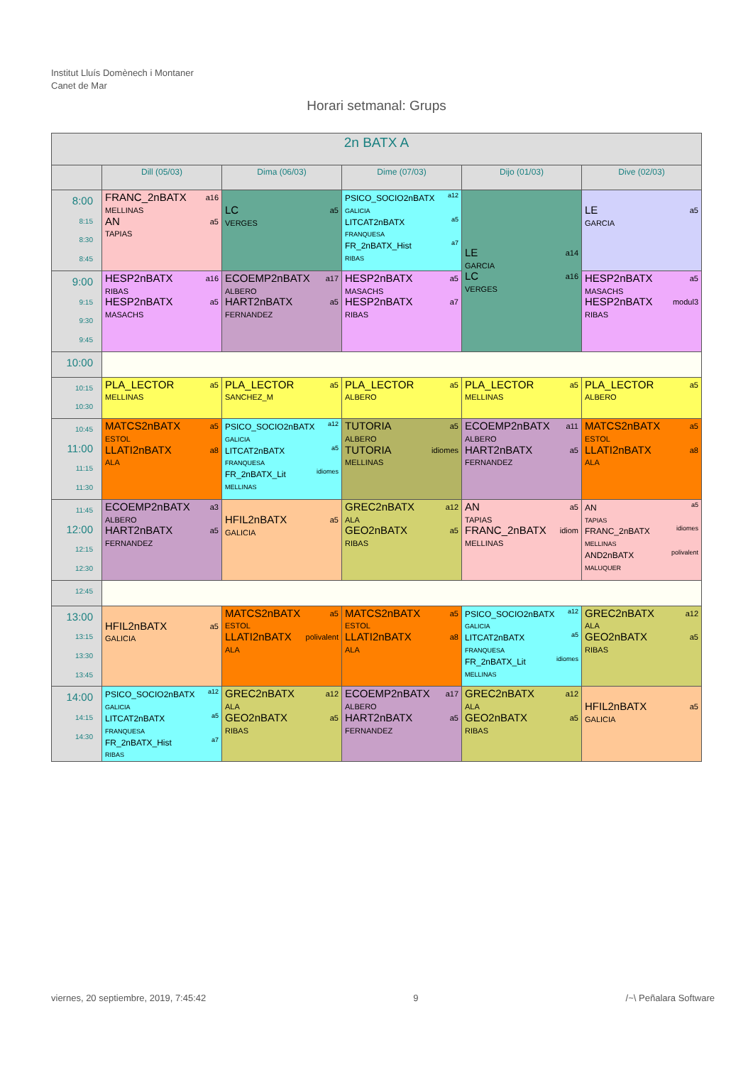Institut Lluís Domènech i Montaner
Canet de Mar
Horari setmanal: Grups
| 2n BATX A | | | | | |
| --- | --- | --- | --- | --- | --- |
| | Dill (05/03) | Dima (06/03) | Dime (07/03) | Dijo (01/03) | Dive (02/03) |
| 8:00 8:15 8:30 8:45 | a16 FRANC_2nBATX MELLINAS a5 AN TAPIAS | a5 LC VERGES | a12 PSICO_SOCIO2nBATX GALICIA a5 LITCAT2nBATX FRANQUESA a7 FR_2nBATX_Hist RIBAS | a14 LE GARCIA a16 LC VERGES | a5 LE GARCIA |
| 9:00 9:15 9:30 9:45 | a16 HESP2nBATX RIBAS a5 HESP2nBATX MASACHS | a17 ECOEMP2nBATX ALBERO a5 HART2nBATX FERNANDEZ | a5 HESP2nBATX MASACHS a7 HESP2nBATX RIBAS | | a5 HESP2nBATX MASACHS modul3 HESP2nBATX RIBAS |
| 10:00 | | | | | |
| 10:15 10:30 | a5 PLA_LECTOR MELLINAS | a5 PLA_LECTOR SANCHEZ_M | a5 PLA_LECTOR ALBERO | a5 PLA_LECTOR MELLINAS | a5 PLA_LECTOR ALBERO |
| 10:45 11:00 11:15 11:30 | a5 MATCS2nBATX ESTOL a8 LLATI2nBATX ALA | a12 PSICO_SOCIO2nBATX GALICIA a5 LITCAT2nBATX FRANQUESA idiomes FR_2nBATX_Lit MELLINAS | a5 TUTORIA ALBERO idiomes TUTORIA MELLINAS | a11 ECOEMP2nBATX ALBERO a5 HART2nBATX FERNANDEZ | a5 MATCS2nBATX ESTOL a8 LLATI2nBATX ALA |
| 11:45 12:00 12:15 12:30 | a3 ECOEMP2nBATX ALBERO a5 HART2nBATX FERNANDEZ | a5 HFIL2nBATX GALICIA | a12 GREC2nBATX ALA a5 GEO2nBATX RIBAS | a5 AN TAPIAS idiom FRANC_2nBATX MELLINAS | a5 AN TAPIAS idiomes FRANC_2nBATX MELLINAS polivalent AND2nBATX MALUQUER |
| 12:45 | | | | | |
| 13:00 13:15 13:30 13:45 | a5 HFIL2nBATX GALICIA | a5 MATCS2nBATX ESTOL polivalent LLATI2nBATX ALA | a5 MATCS2nBATX ESTOL a8 LLATI2nBATX ALA | a12 PSICO_SOCIO2nBATX GALICIA a5 LITCAT2nBATX FRANQUESA idiomes FR_2nBATX_Lit MELLINAS | a12 GREC2nBATX ALA a5 GEO2nBATX RIBAS |
| 14:00 14:15 14:30 | a12 PSICO_SOCIO2nBATX GALICIA a5 LITCAT2nBATX FRANQUESA a7 FR_2nBATX_Hist RIBAS | a12 GREC2nBATX ALA a5 GEO2nBATX RIBAS | a17 ECOEMP2nBATX ALBERO a5 HART2nBATX FERNANDEZ | a12 GREC2nBATX ALA a5 GEO2nBATX RIBAS | a5 HFIL2nBATX GALICIA |
viernes, 20 septiembre, 2019, 7:45:42 9 /~\ Peñalara Software